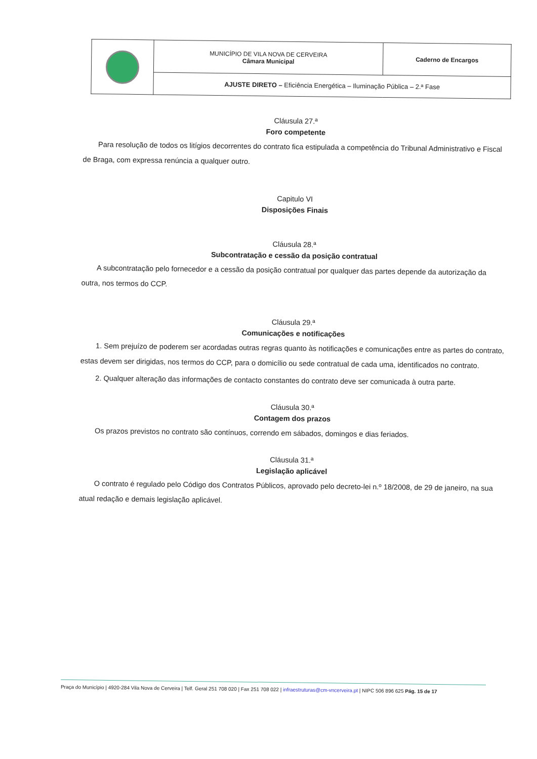| | MUNICÍPIO DE VILA NOVA DE CERVEIRA Câmara Municipal | Caderno de Encargos |
| | AJUSTE DIRETO – Eficiência Energética – Iluminação Pública – 2.ª Fase | |
Cláusula 27.ª
Foro competente
Para resolução de todos os litígios decorrentes do contrato fica estipulada a competência do Tribunal Administrativo e Fiscal de Braga, com expressa renúncia a qualquer outro.
Capitulo VI
Disposições Finais
Cláusula 28.ª
Subcontratação e cessão da posição contratual
A subcontratação pelo fornecedor e a cessão da posição contratual por qualquer das partes depende da autorização da outra, nos termos do CCP.
Cláusula 29.ª
Comunicações e notificações
1. Sem prejuízo de poderem ser acordadas outras regras quanto às notificações e comunicações entre as partes do contrato, estas devem ser dirigidas, nos termos do CCP, para o domicílio ou sede contratual de cada uma, identificados no contrato.
2. Qualquer alteração das informações de contacto constantes do contrato deve ser comunicada à outra parte.
Cláusula 30.ª
Contagem dos prazos
Os prazos previstos no contrato são contínuos, correndo em sábados, domingos e dias feriados.
Cláusula 31.ª
Legislação aplicável
O contrato é regulado pelo Código dos Contratos Públicos, aprovado pelo decreto-lei n.º 18/2008, de 29 de janeiro, na sua atual redação e demais legislação aplicável.
Praça do Município | 4920-284 Vila Nova de Cerveira | Telf. Geral 251 708 020 | Fax 251 708 022 | infraestruturas@cm-vncerveira.pt | NIPC 506 896 625 Pág. 15 de 17